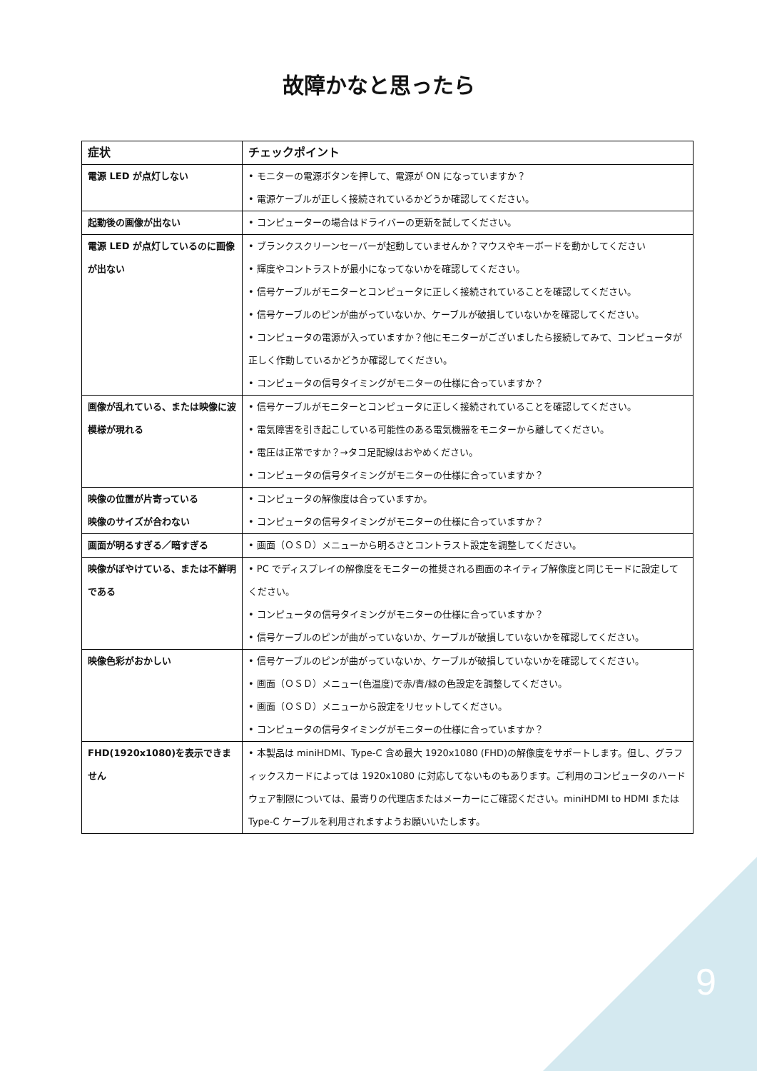故障かなと思ったら
| 症状 | チェックポイント |
| --- | --- |
| 電源 LED が点灯しない | • モニターの電源ボタンを押して、電源が ON になっていますか？ • 電源ケーブルが正しく接続されているかどうか確認してください。 |
| 起動後の画像が出ない | • コンピューターの場合はドライバーの更新を試してください。 |
| 電源 LED が点灯しているのに画像が出ない | • ブランクスクリーンセーバーが起動していませんか？マウスやキーボードを動かしてください • 輝度やコントラストが最小になってないかを確認してください。 • 信号ケーブルがモニターとコンピュータに正しく接続されていることを確認してください。 • 信号ケーブルのピンが曲がっていないか、ケーブルが破損していないかを確認してください。 • コンピュータの電源が入っていますか？他にモニターがございましたら接続してみて、コンピュータが正しく作動しているかどうか確認してください。 • コンピュータの信号タイミングがモニターの仕様に合っていますか？ |
| 画像が乱れている、または映像に波模様が現れる | • 信号ケーブルがモニターとコンピュータに正しく接続されていることを確認してください。 • 電気障害を引き起こしている可能性のある電気機器をモニターから離してください。 • 電圧は正常ですか？→タコ足配線はおやめください。 • コンピュータの信号タイミングがモニターの仕様に合っていますか？ |
| 映像の位置が片寄っている 映像のサイズが合わない | • コンピュータの解像度は合っていますか。 • コンピュータの信号タイミングがモニターの仕様に合っていますか？ |
| 画面が明るすぎる／暗すぎる | • 画面（ＯＳＤ）メニューから明るさとコントラスト設定を調整してください。 |
| 映像がぼやけている、または不鮮明である | • PC でディスプレイの解像度をモニターの推奨される画面のネイティブ解像度と同じモードに設定してください。 • コンピュータの信号タイミングがモニターの仕様に合っていますか？ • 信号ケーブルのピンが曲がっていないか、ケーブルが破損していないかを確認してください。 |
| 映像色彩がおかしい | • 信号ケーブルのピンが曲がっていないか、ケーブルが破損していないかを確認してください。 • 画面（ＯＳＤ）メニュー(色温度)で赤/青/緑の色設定を調整してください。 • 画面（ＯＳＤ）メニューから設定をリセットしてください。 • コンピュータの信号タイミングがモニターの仕様に合っていますか？ |
| FHD(1920x1080)を表示できません | • 本製品は miniHDMI、Type-C 含め最大 1920x1080 (FHD)の解像度をサポートします。但し、グラフィックスカードによっては 1920x1080 に対応してないものもあります。ご利用のコンピュータのハードウェア制限については、最寄りの代理店またはメーカーにご確認ください。miniHDMI to HDMI または Type-C ケーブルを利用されますようお願いいたします。 |
9